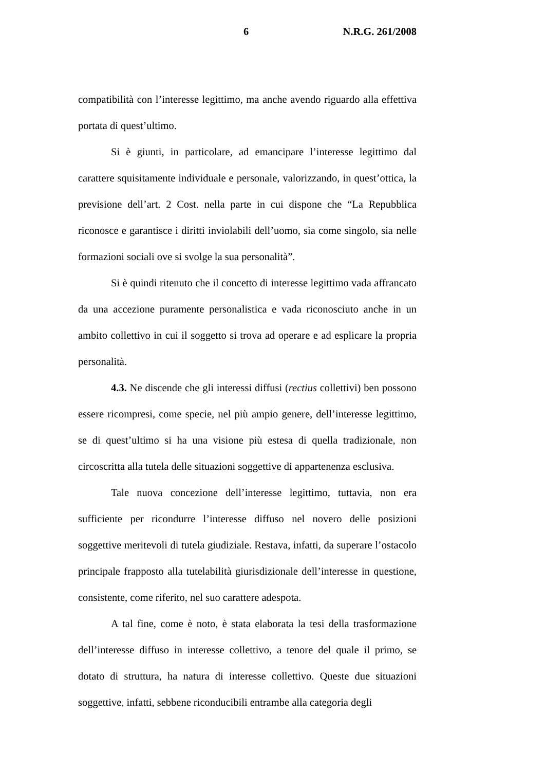6 N.R.G. 261/2008
compatibilità con l’interesse legittimo, ma anche avendo riguardo alla effettiva portata di quest’ultimo.
Si è giunti, in particolare, ad emancipare l’interesse legittimo dal carattere squisitamente individuale e personale, valorizzando, in quest’ottica, la previsione dell’art. 2 Cost. nella parte in cui dispone che “La Repubblica riconosce e garantisce i diritti inviolabili dell’uomo, sia come singolo, sia nelle formazioni sociali ove si svolge la sua personalità”.
Si è quindi ritenuto che il concetto di interesse legittimo vada affrancato da una accezione puramente personalistica e vada riconosciuto anche in un ambito collettivo in cui il soggetto si trova ad operare e ad esplicare la propria personalità.
4.3. Ne discende che gli interessi diffusi (rectius collettivi) ben possono essere ricompresi, come specie, nel più ampio genere, dell’interesse legittimo, se di quest’ultimo si ha una visione più estesa di quella tradizionale, non circoscritta alla tutela delle situazioni soggettive di appartenenza esclusiva.
Tale nuova concezione dell’interesse legittimo, tuttavia, non era sufficiente per ricondurre l’interesse diffuso nel novero delle posizioni soggettive meritevoli di tutela giudiziale. Restava, infatti, da superare l’ostacolo principale frapposto alla tutelabilità giurisdizionale dell’interesse in questione, consistente, come riferito, nel suo carattere adespota.
A tal fine, come è noto, è stata elaborata la tesi della trasformazione dell’interesse diffuso in interesse collettivo, a tenore del quale il primo, se dotato di struttura, ha natura di interesse collettivo. Queste due situazioni soggettive, infatti, sebbene riconducibili entrambe alla categoria degli